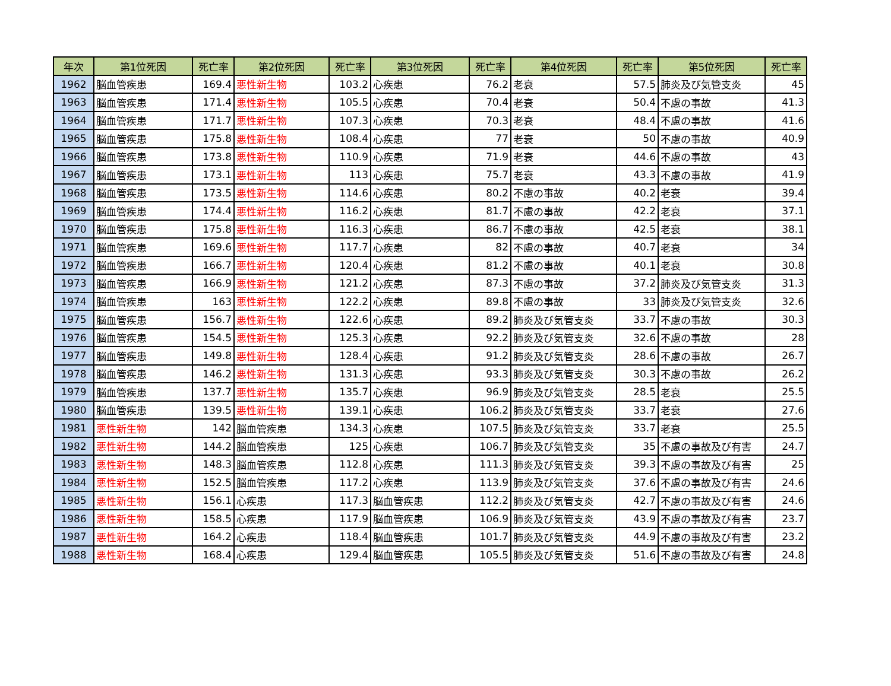| 年次 | 第1位死因 | 死亡率 | 第2位死因 | 死亡率 | 第3位死因 | 死亡率 | 第4位死因 | 死亡率 | 第5位死因 | 死亡率 |
| --- | --- | --- | --- | --- | --- | --- | --- | --- | --- | --- |
| 1962 | 脳血管疾患 | 169.4 | 悪性新生物 | 103.2 | 心疾患 | 76.2 | 老衰 | 57.5 | 肺炎及び気管支炎 | 45 |
| 1963 | 脳血管疾患 | 171.4 | 悪性新生物 | 105.5 | 心疾患 | 70.4 | 老衰 | 50.4 | 不慮の事故 | 41.3 |
| 1964 | 脳血管疾患 | 171.7 | 悪性新生物 | 107.3 | 心疾患 | 70.3 | 老衰 | 48.4 | 不慮の事故 | 41.6 |
| 1965 | 脳血管疾患 | 175.8 | 悪性新生物 | 108.4 | 心疾患 | 77 | 老衰 | 50 | 不慮の事故 | 40.9 |
| 1966 | 脳血管疾患 | 173.8 | 悪性新生物 | 110.9 | 心疾患 | 71.9 | 老衰 | 44.6 | 不慮の事故 | 43 |
| 1967 | 脳血管疾患 | 173.1 | 悪性新生物 | 113 | 心疾患 | 75.7 | 老衰 | 43.3 | 不慮の事故 | 41.9 |
| 1968 | 脳血管疾患 | 173.5 | 悪性新生物 | 114.6 | 心疾患 | 80.2 | 不慮の事故 | 40.2 | 老衰 | 39.4 |
| 1969 | 脳血管疾患 | 174.4 | 悪性新生物 | 116.2 | 心疾患 | 81.7 | 不慮の事故 | 42.2 | 老衰 | 37.1 |
| 1970 | 脳血管疾患 | 175.8 | 悪性新生物 | 116.3 | 心疾患 | 86.7 | 不慮の事故 | 42.5 | 老衰 | 38.1 |
| 1971 | 脳血管疾患 | 169.6 | 悪性新生物 | 117.7 | 心疾患 | 82 | 不慮の事故 | 40.7 | 老衰 | 34 |
| 1972 | 脳血管疾患 | 166.7 | 悪性新生物 | 120.4 | 心疾患 | 81.2 | 不慮の事故 | 40.1 | 老衰 | 30.8 |
| 1973 | 脳血管疾患 | 166.9 | 悪性新生物 | 121.2 | 心疾患 | 87.3 | 不慮の事故 | 37.2 | 肺炎及び気管支炎 | 31.3 |
| 1974 | 脳血管疾患 | 163 | 悪性新生物 | 122.2 | 心疾患 | 89.8 | 不慮の事故 | 33 | 肺炎及び気管支炎 | 32.6 |
| 1975 | 脳血管疾患 | 156.7 | 悪性新生物 | 122.6 | 心疾患 | 89.2 | 肺炎及び気管支炎 | 33.7 | 不慮の事故 | 30.3 |
| 1976 | 脳血管疾患 | 154.5 | 悪性新生物 | 125.3 | 心疾患 | 92.2 | 肺炎及び気管支炎 | 32.6 | 不慮の事故 | 28 |
| 1977 | 脳血管疾患 | 149.8 | 悪性新生物 | 128.4 | 心疾患 | 91.2 | 肺炎及び気管支炎 | 28.6 | 不慮の事故 | 26.7 |
| 1978 | 脳血管疾患 | 146.2 | 悪性新生物 | 131.3 | 心疾患 | 93.3 | 肺炎及び気管支炎 | 30.3 | 不慮の事故 | 26.2 |
| 1979 | 脳血管疾患 | 137.7 | 悪性新生物 | 135.7 | 心疾患 | 96.9 | 肺炎及び気管支炎 | 28.5 | 老衰 | 25.5 |
| 1980 | 脳血管疾患 | 139.5 | 悪性新生物 | 139.1 | 心疾患 | 106.2 | 肺炎及び気管支炎 | 33.7 | 老衰 | 27.6 |
| 1981 | 悪性新生物 | 142 | 脳血管疾患 | 134.3 | 心疾患 | 107.5 | 肺炎及び気管支炎 | 33.7 | 老衰 | 25.5 |
| 1982 | 悪性新生物 | 144.2 | 脳血管疾患 | 125 | 心疾患 | 106.7 | 肺炎及び気管支炎 | 35 | 不慮の事故及び有害 | 24.7 |
| 1983 | 悪性新生物 | 148.3 | 脳血管疾患 | 112.8 | 心疾患 | 111.3 | 肺炎及び気管支炎 | 39.3 | 不慮の事故及び有害 | 25 |
| 1984 | 悪性新生物 | 152.5 | 脳血管疾患 | 117.2 | 心疾患 | 113.9 | 肺炎及び気管支炎 | 37.6 | 不慮の事故及び有害 | 24.6 |
| 1985 | 悪性新生物 | 156.1 | 心疾患 | 117.3 | 脳血管疾患 | 112.2 | 肺炎及び気管支炎 | 42.7 | 不慮の事故及び有害 | 24.6 |
| 1986 | 悪性新生物 | 158.5 | 心疾患 | 117.9 | 脳血管疾患 | 106.9 | 肺炎及び気管支炎 | 43.9 | 不慮の事故及び有害 | 23.7 |
| 1987 | 悪性新生物 | 164.2 | 心疾患 | 118.4 | 脳血管疾患 | 101.7 | 肺炎及び気管支炎 | 44.9 | 不慮の事故及び有害 | 23.2 |
| 1988 | 悪性新生物 | 168.4 | 心疾患 | 129.4 | 脳血管疾患 | 105.5 | 肺炎及び気管支炎 | 51.6 | 不慮の事故及び有害 | 24.8 |